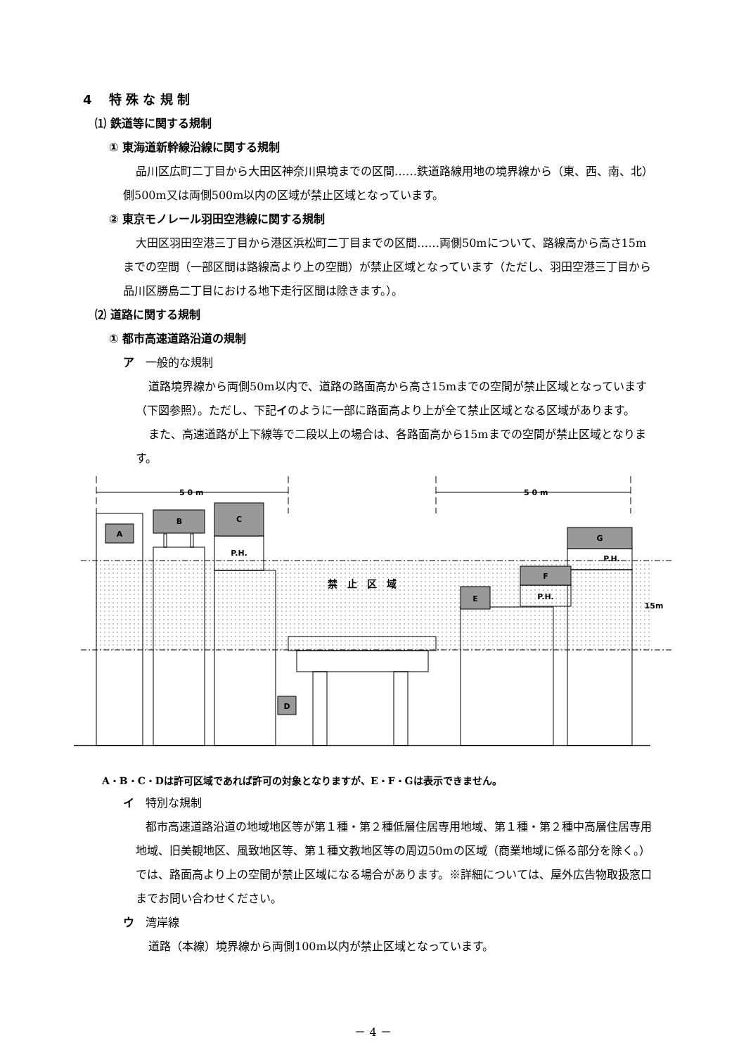4　 特 殊 な 規 制
⑴ 鉄道等に関する規制
① 東海道新幹線沿線に関する規制
品川区広町二丁目から大田区神奈川県境までの区間……鉄道路線用地の境界線から（東、西、南、北）側500m又は両側500m以内の区域が禁止区域となっています。
② 東京モノレール羽田空港線に関する規制
大田区羽田空港三丁目から港区浜松町二丁目までの区間……両側50mについて、路線高から高さ15mまでの空間（一部区間は路線高より上の空間）が禁止区域となっています（ただし、羽田空港三丁目から品川区勝島二丁目における地下走行区間は除きます。）。
⑵ 道路に関する規制
① 都市高速道路沿道の規制
ア　一般的な規制
道路境界線から両側50m以内で、道路の路面高から高さ15mまでの空間が禁止区域となっています（下図参照）。ただし、下記イのように一部に路面高より上が全て禁止区域となる区域があります。
また、高速道路が上下線等で二段以上の場合は、各路面高から15mまでの空間が禁止区域となります。
5 0 m
5 0 m
A
B
C
D
E
F
G
P.H.
P.H.
P.H.
禁　止　区　域
15m
A・B・C・Dは許可区域であれば許可の対象となりますが、E・F・Gは表示できません。
イ　特別な規制
都市高速道路沿道の地域地区等が第１種・第２種低層住居専用地域、第１種・第２種中高層住居専用地域、旧美観地区、風致地区等、第１種文教地区等の周辺50mの区域（商業地域に係る部分を除く。）では、路面高より上の空間が禁止区域になる場合があります。※詳細については、屋外広告物取扱窓口までお問い合わせください。
ウ　湾岸線
道路（本線）境界線から両側100m以内が禁止区域となっています。
－ 4 －